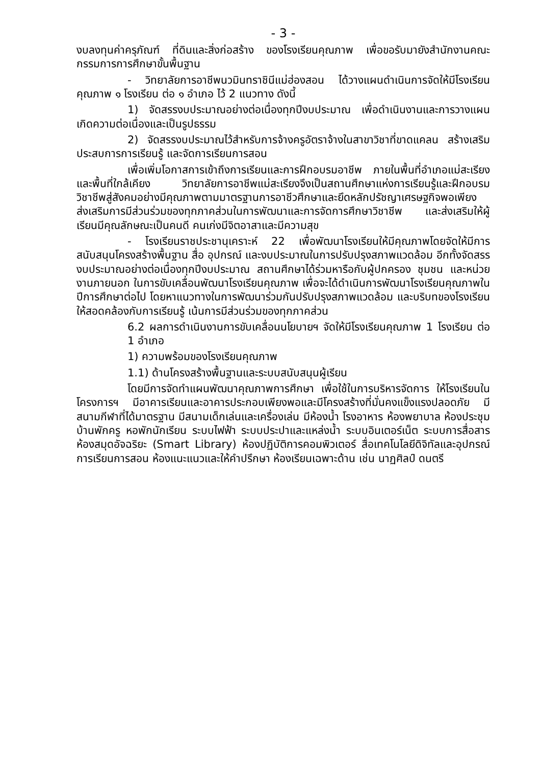- 3 -
งบลงทุนค่าครุภัณฑ์ ที่ดินและสิ่งก่อสร้าง ของโรงเรียนคุณภาพ เพื่อขอรับมายังสำนักงานคณะกรรมการการศึกษาขั้นพื้นฐาน
- วิทยาลัยการอาชีพนวมินทราชินีแม่ฮ่องสอน ได้วางแผนดำเนินการจัดให้มีโรงเรียนคุณภาพ ๑ โรงเรียน ต่อ ๑ อำเภอ ไว้ 2 แนวทาง ดังนี้
1) จัดสรรงบประมาณอย่างต่อเนื่องทุกปีงบประมาณ เพื่อดำเนินงานและการวางแผนเกิดความต่อเนื่องและเป็นรูปธรรม
2) จัดสรรงบประมาณไว้สำหรับการจ้างครูอัตราจ้างในสาขาวิชาที่ขาดแคลน สร้างเสริมประสบการการเรียนรู้ และจัดการเรียนการสอน
เพื่อเพิ่มโอกาสการเข้าถึงการเรียนและการฝึกอบรมอาชีพ ภายในพื้นที่อำเภอแม่สะเรียง และพื้นที่ใกล้เคียง วิทยาลัยการอาชีพแม่สะเรียงจึงเป็นสถานศึกษาแห่งการเรียนรู้และฝึกอบรมวิชาชีพสู่สังคมอย่างมีคุณภาพตามมาตรฐานการอาชีวศึกษาและยึดหลักปรัชญาเศรษฐกิจพอเพียง ส่งเสริมการมีส่วนร่วมของทุกภาคส่วนในการพัฒนาและการจัดการศึกษาวิชาชีพ และส่งเสริมให้ผู้เรียนมีคุณลักษณะเป็นคนดี คนเก่งมีจิตอาสาและมีความสุข
- โรงเรียนราชประชานุเคราะห์ 22 เพื่อพัฒนาโรงเรียนให้มีคุณภาพโดยจัดให้มีการสนับสนุนโครงสร้างพื้นฐาน สื่อ อุปกรณ์ และงบประมาณในการปรับปรุงสภาพแวดล้อม อีกทั้งจัดสรรงบประมาณอย่างต่อเนื่องทุกปีงบประมาณ สถานศึกษาได้ร่วมหารือกับผู้ปกครอง ชุมชน และหน่วยงานภายนอก ในการขับเคลื่อนพัฒนาโรงเรียนคุณภาพ เพื่อจะได้ดำเนินการพัฒนาโรงเรียนคุณภาพในปีการศึกษาต่อไป โดยหาแนวทางในการพัฒนาร่วมกันปรับปรุงสภาพแวดล้อม และบริบทของโรงเรียนให้สอดคล้องกับการเรียนรู้ เน้นการมีส่วนร่วมของทุกภาคส่วน
6.2 ผลการดำเนินงานการขับเคลื่อนนโยบายฯ จัดให้มีโรงเรียนคุณภาพ 1 โรงเรียน ต่อ 1 อำเภอ
1) ความพร้อมของโรงเรียนคุณภาพ
1.1) ด้านโครงสร้างพื้นฐานและระบบสนับสนุนผู้เรียน
โดยมีการจัดทำแผนพัฒนาคุณภาพการศึกษา เพื่อใช้ในการบริหารจัดการ ให้โรงเรียนในโครงการฯ มีอาคารเรียนและอาคารประกอบเพียงพอและมีโครงสร้างที่มั่นคงแข็งแรงปลอดภัย มีสนามกีฬาที่ได้มาตรฐาน มีสนามเด็กเล่นและเครื่องเล่น มีห้องน้ำ โรงอาหาร ห้องพยาบาล ห้องประชุม บ้านพักครู หอพักนักเรียน ระบบไฟฟ้า ระบบประปาและแหล่งน้ำ ระบบอินเตอร์เน็ต ระบบการสื่อสาร ห้องสมุดอัจฉริยะ (Smart Library) ห้องปฏิบัติการคอมพิวเตอร์ สื่อเทคโนโลยีดิจิทัลและอุปกรณ์การเรียนการสอน ห้องแนะแนวและให้คำปรึกษา ห้องเรียนเฉพาะด้าน เช่น นาฏศิลป์ ดนตรี